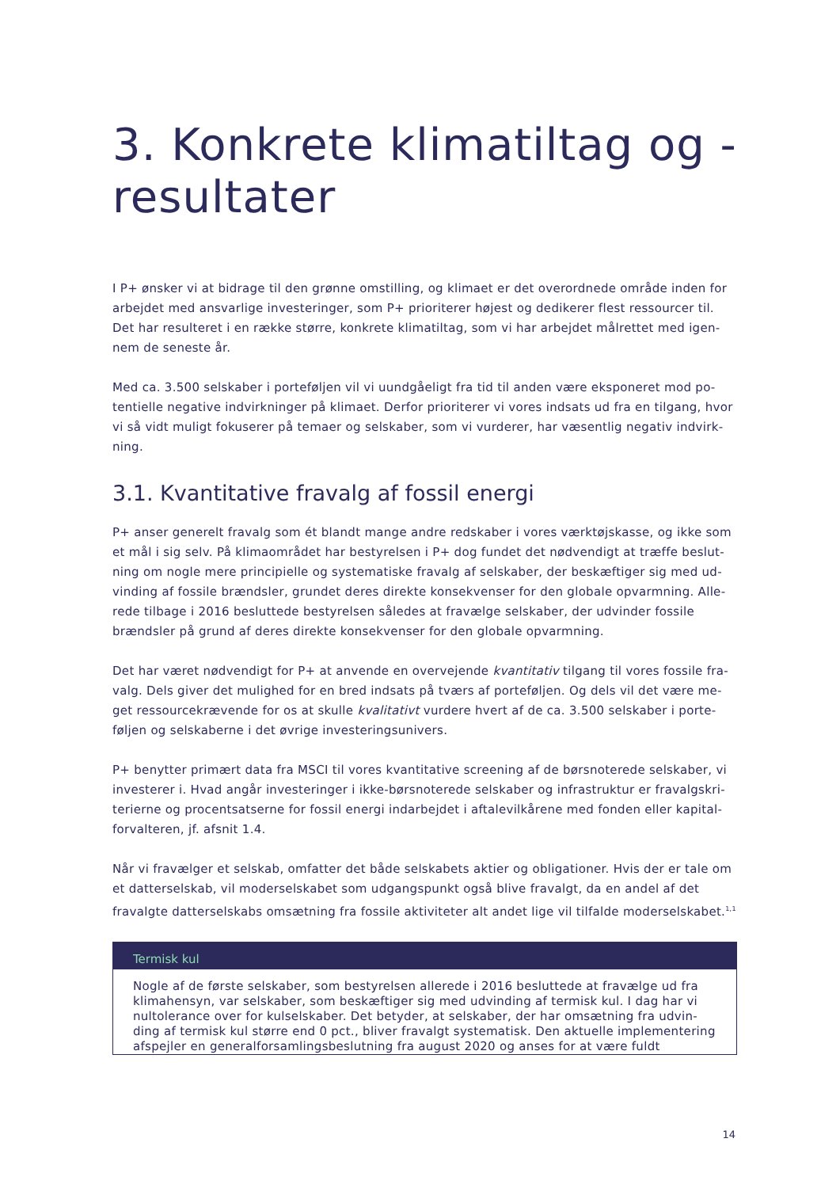3. Konkrete klimatiltag og -resultater
I P+ ønsker vi at bidrage til den grønne omstilling, og klimaet er det overordnede område inden for arbejdet med ansvarlige investeringer, som P+ prioriterer højest og dedikerer flest ressourcer til. Det har resulteret i en række større, konkrete klimatiltag, som vi har arbejdet målrettet med igen­nem de seneste år.
Med ca. 3.500 selskaber i porteføljen vil vi uundgåeligt fra tid til anden være eksponeret mod po­tentielle negative indvirkninger på klimaet. Derfor prioriterer vi vores indsats ud fra en tilgang, hvor vi så vidt muligt fokuserer på temaer og selskaber, som vi vurderer, har væsentlig negativ indvirk­ning.
3.1. Kvantitative fravalg af fossil energi
P+ anser generelt fravalg som ét blandt mange andre redskaber i vores værktøjskasse, og ikke som et mål i sig selv. På klimaområdet har bestyrelsen i P+ dog fundet det nødvendigt at træffe beslut­ning om nogle mere principielle og systematiske fravalg af selskaber, der beskæftiger sig med ud­vinding af fossile brændsler, grundet deres direkte konsekvenser for den globale opvarmning. Alle­rede tilbage i 2016 besluttede bestyrelsen således at fravælge selskaber, der udvinder fossile brændsler på grund af deres direkte konsekvenser for den globale opvarmning.
Det har været nødvendigt for P+ at anvende en overvejende kvantitativ tilgang til vores fossile fra­valg. Dels giver det mulighed for en bred indsats på tværs af porteføljen. Og dels vil det være me­get ressourcekrævende for os at skulle kvalitativt vurdere hvert af de ca. 3.500 selskaber i porte­føljen og selskaberne i det øvrige investeringsunivers.
P+ benytter primært data fra MSCI til vores kvantitative screening af de børsnoterede selskaber, vi investerer i. Hvad angår investeringer i ikke-børsnoterede selskaber og infrastruktur er fravalgskri­terierne og procentsatserne for fossil energi indarbejdet i aftalevilkårene med fonden eller kapital­forvalteren, jf. afsnit 1.4.
Når vi fravælger et selskab, omfatter det både selskabets aktier og obligationer. Hvis der er tale om et datterselskab, vil moderselskabet som udgangspunkt også blive fravalgt, da en andel af det fravalgte datterselskabs omsætning fra fossile aktiviteter alt andet lige vil tilfalde moderselska­bet.<sup>1,1</sup>
Termisk kul
Nogle af de første selskaber, som bestyrelsen allerede i 2016 besluttede at fravælge ud fra klimahensyn, var selskaber, som beskæftiger sig med udvinding af termisk kul. I dag har vi nultolerance over for kulselskaber. Det betyder, at selskaber, der har omsætning fra udvin­ding af termisk kul større end 0 pct., bliver fravalgt systematisk. Den aktuelle implemente­ring afspejler en generalforsamlingsbeslutning fra august 2020 og anses for at være fuldt
14